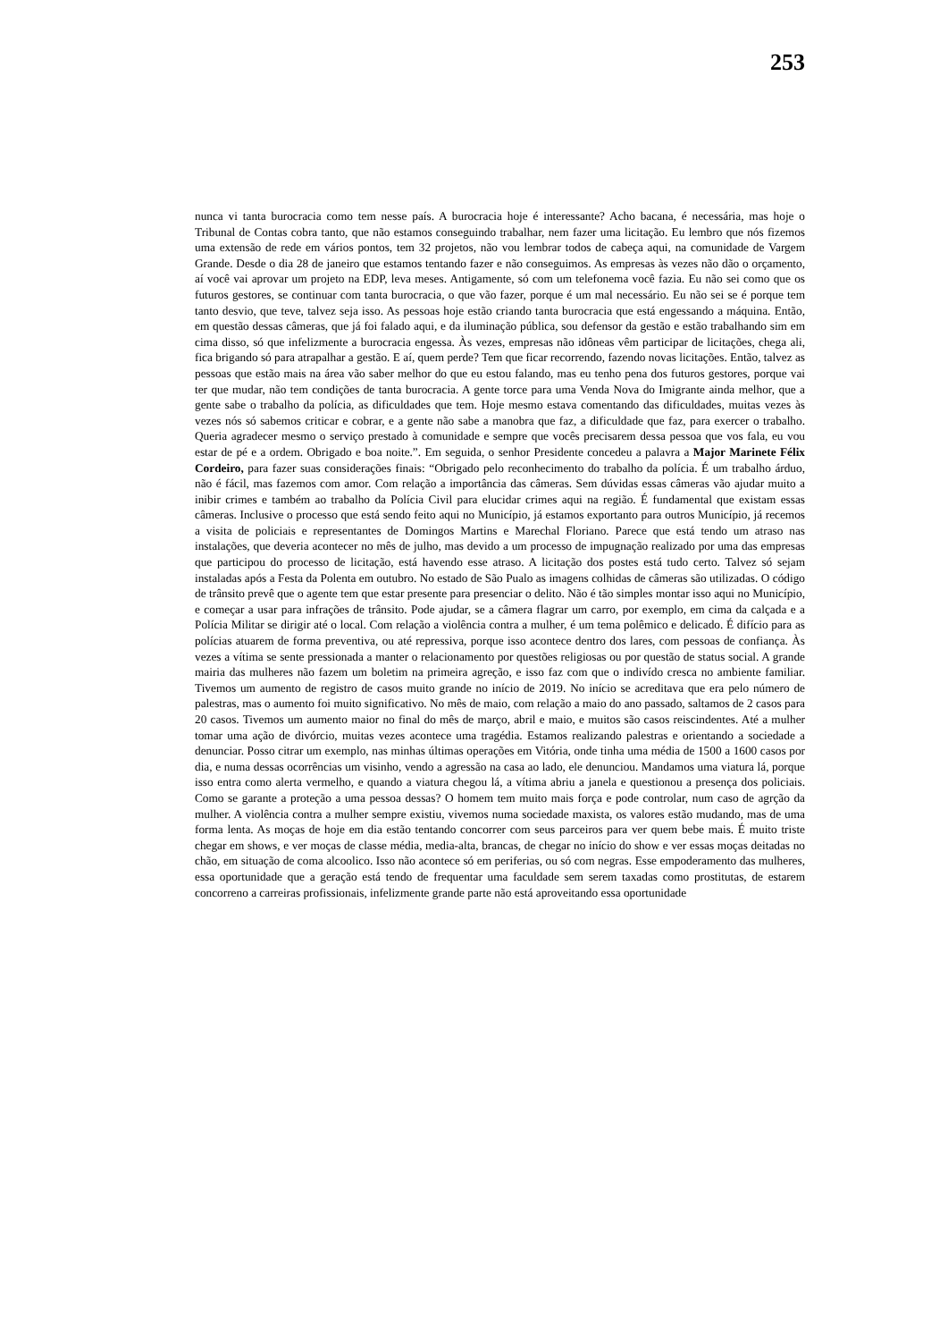253
nunca vi tanta burocracia como tem nesse país. A burocracia hoje é interessante? Acho bacana, é necessária, mas hoje o Tribunal de Contas cobra tanto, que não estamos conseguindo trabalhar, nem fazer uma licitação. Eu lembro que nós fizemos uma extensão de rede em vários pontos, tem 32 projetos, não vou lembrar todos de cabeça aqui, na comunidade de Vargem Grande. Desde o dia 28 de janeiro que estamos tentando fazer e não conseguimos. As empresas às vezes não dão o orçamento, aí você vai aprovar um projeto na EDP, leva meses. Antigamente, só com um telefonema você fazia. Eu não sei como que os futuros gestores, se continuar com tanta burocracia, o que vão fazer, porque é um mal necessário. Eu não sei se é porque tem tanto desvio, que teve, talvez seja isso. As pessoas hoje estão criando tanta burocracia que está engessando a máquina. Então, em questão dessas câmeras, que já foi falado aqui, e da iluminação pública, sou defensor da gestão e estão trabalhando sim em cima disso, só que infelizmente a burocracia engessa. Às vezes, empresas não idôneas vêm participar de licitações, chega ali, fica brigando só para atrapalhar a gestão. E aí, quem perde? Tem que ficar recorrendo, fazendo novas licitações. Então, talvez as pessoas que estão mais na área vão saber melhor do que eu estou falando, mas eu tenho pena dos futuros gestores, porque vai ter que mudar, não tem condições de tanta burocracia. A gente torce para uma Venda Nova do Imigrante ainda melhor, que a gente sabe o trabalho da polícia, as dificuldades que tem. Hoje mesmo estava comentando das dificuldades, muitas vezes às vezes nós só sabemos criticar e cobrar, e a gente não sabe a manobra que faz, a dificuldade que faz, para exercer o trabalho. Queria agradecer mesmo o serviço prestado à comunidade e sempre que vocês precisarem dessa pessoa que vos fala, eu vou estar de pé e a ordem. Obrigado e boa noite.”. Em seguida, o senhor Presidente concedeu a palavra a Major Marinete Félix Cordeiro, para fazer suas considerações finais: “Obrigado pelo reconhecimento do trabalho da polícia. É um trabalho árduo, não é fácil, mas fazemos com amor. Com relação a importância das câmeras. Sem dúvidas essas câmeras vão ajudar muito a inibir crimes e também ao trabalho da Polícia Civil para elucidar crimes aqui na região. É fundamental que existam essas câmeras. Inclusive o processo que está sendo feito aqui no Município, já estamos exportanto para outros Município, já recemos a visita de policiais e representantes de Domingos Martins e Marechal Floriano. Parece que está tendo um atraso nas instalações, que deveria acontecer no mês de julho, mas devido a um processo de impugnação realizado por uma das empresas que participou do processo de licitação, está havendo esse atraso. A licitação dos postes está tudo certo. Talvez só sejam instaladas após a Festa da Polenta em outubro. No estado de São Pualo as imagens colhidas de câmeras são utilizadas. O código de trânsito prevê que o agente tem que estar presente para presenciar o delito. Não é tão simples montar isso aqui no Município, e começar a usar para infrações de trânsito. Pode ajudar, se a câmera flagrar um carro, por exemplo, em cima da calçada e a Polícia Militar se dirigir até o local. Com relação a violência contra a mulher, é um tema polêmico e delicado. É difício para as polícias atuarem de forma preventiva, ou até repressiva, porque isso acontece dentro dos lares, com pessoas de confiança. Às vezes a vítima se sente pressionada a manter o relacionamento por questões religiosas ou por questão de status social. A grande mairia das mulheres não fazem um boletim na primeira agreção, e isso faz com que o indivído cresca no ambiente familiar. Tivemos um aumento de registro de casos muito grande no início de 2019. No início se acreditava que era pelo número de palestras, mas o aumento foi muito significativo. No mês de maio, com relação a maio do ano passado, saltamos de 2 casos para 20 casos. Tivemos um aumento maior no final do mês de março, abril e maio, e muitos são casos reiscindentes. Até a mulher tomar uma ação de divórcio, muitas vezes acontece uma tragédia. Estamos realizando palestras e orientando a sociedade a denunciar. Posso citrar um exemplo, nas minhas últimas operações em Vitória, onde tinha uma média de 1500 a 1600 casos por dia, e numa dessas ocorrências um visinho, vendo a agressão na casa ao lado, ele denunciou. Mandamos uma viatura lá, porque isso entra como alerta vermelho, e quando a viatura chegou lá, a vítima abriu a janela e questionou a presença dos policiais. Como se garante a proteção a uma pessoa dessas? O homem tem muito mais força e pode controlar, num caso de agrção da mulher. A violência contra a mulher sempre existiu, vivemos numa sociedade maxista, os valores estão mudando, mas de uma forma lenta. As moças de hoje em dia estão tentando concorrer com seus parceiros para ver quem bebe mais. É muito triste chegar em shows, e ver moças de classe média, media-alta, brancas, de chegar no início do show e ver essas moças deitadas no chão, em situação de coma alcoolico. Isso não acontece só em periferias, ou só com negras. Esse empoderamento das mulheres, essa oportunidade que a geração está tendo de frequentar uma faculdade sem serem taxadas como prostitutas, de estarem concorreno a carreiras profissionais, infelizmente grande parte não está aproveitando essa oportunidade